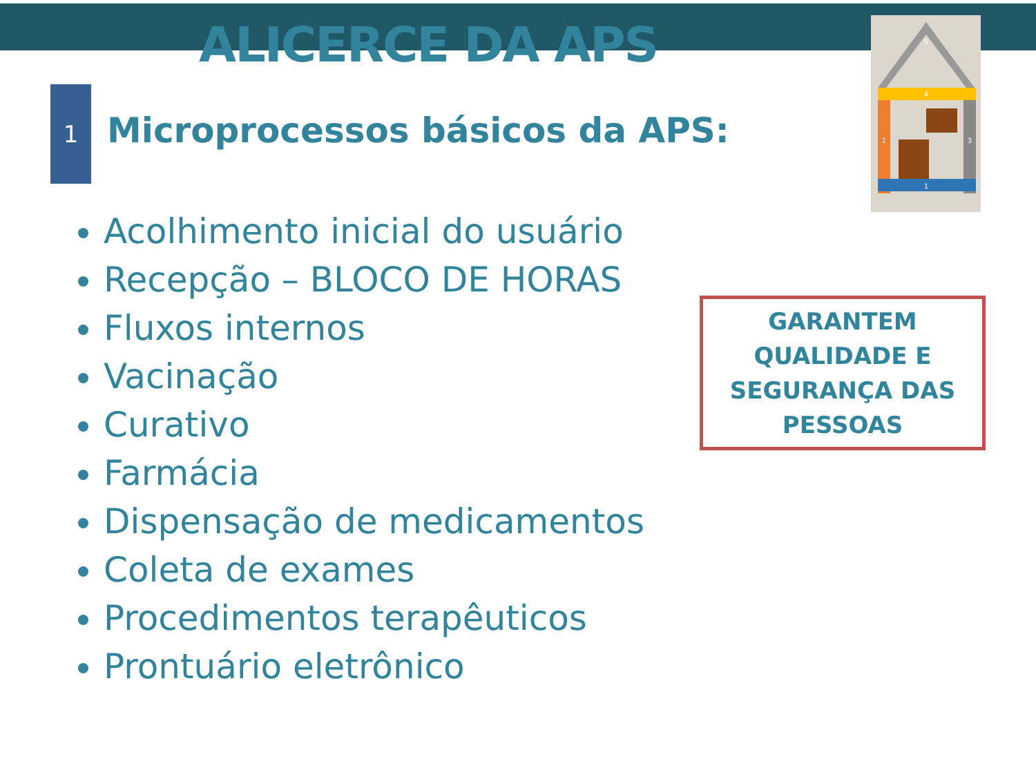ALICERCE DA APS
1
Microprocessos básicos da APS:
Acolhimento inicial do usuário
Recepção – BLOCO DE HORAS
Fluxos internos
Vacinação
Curativo
Farmácia
Dispensação de medicamentos
Coleta de exames
Procedimentos terapêuticos
Prontuário eletrônico
GARANTEM
QUALIDADE E
SEGURANÇA DAS
PESSOAS
5
4
2
3
1